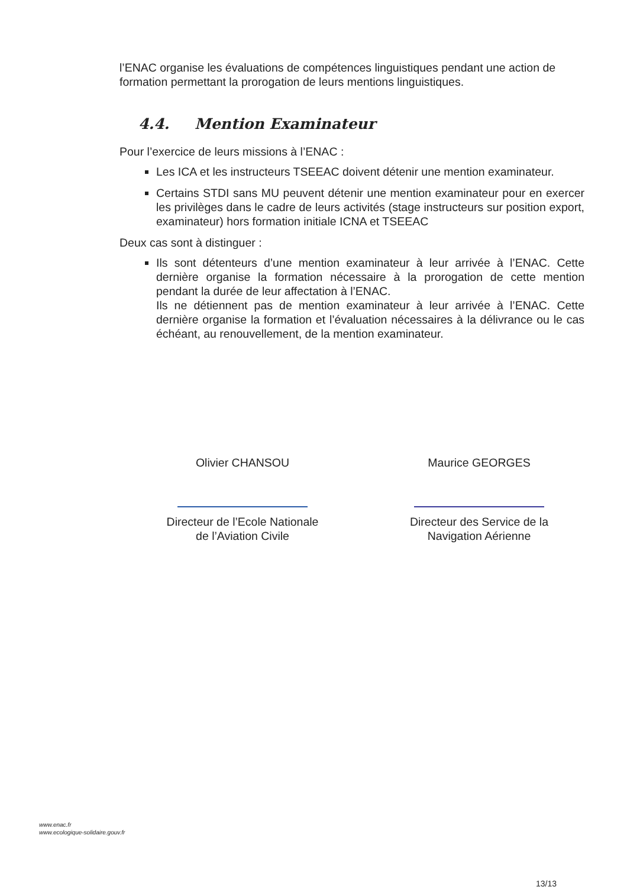l’ENAC organise les évaluations de compétences linguistiques pendant une action de formation permettant la prorogation de leurs mentions linguistiques.
4.4. Mention Examinateur
Pour l’exercice de leurs missions à l’ENAC :
Les ICA et les instructeurs TSEEAC doivent détenir une mention examinateur.
Certains STDI sans MU peuvent détenir une mention examinateur pour en exercer les privilèges dans le cadre de leurs activités (stage instructeurs sur position export, examinateur) hors formation initiale ICNA et TSEEAC
Deux cas sont à distinguer :
Ils sont détenteurs d’une mention examinateur à leur arrivée à l’ENAC. Cette dernière organise la formation nécessaire à la prorogation de cette mention pendant la durée de leur affectation à l’ENAC.
Ils ne détiennent pas de mention examinateur à leur arrivée à l’ENAC. Cette dernière organise la formation et l’évaluation nécessaires à la délivrance ou le cas échéant, au renouvellement, de la mention examinateur.
Olivier CHANSOU
Directeur de l’Ecole Nationale
de l’Aviation Civile
Maurice GEORGES
Directeur des Service de la
Navigation Aérienne
www.enac.fr
www.ecologique-solidaire.gouv.fr
13/13